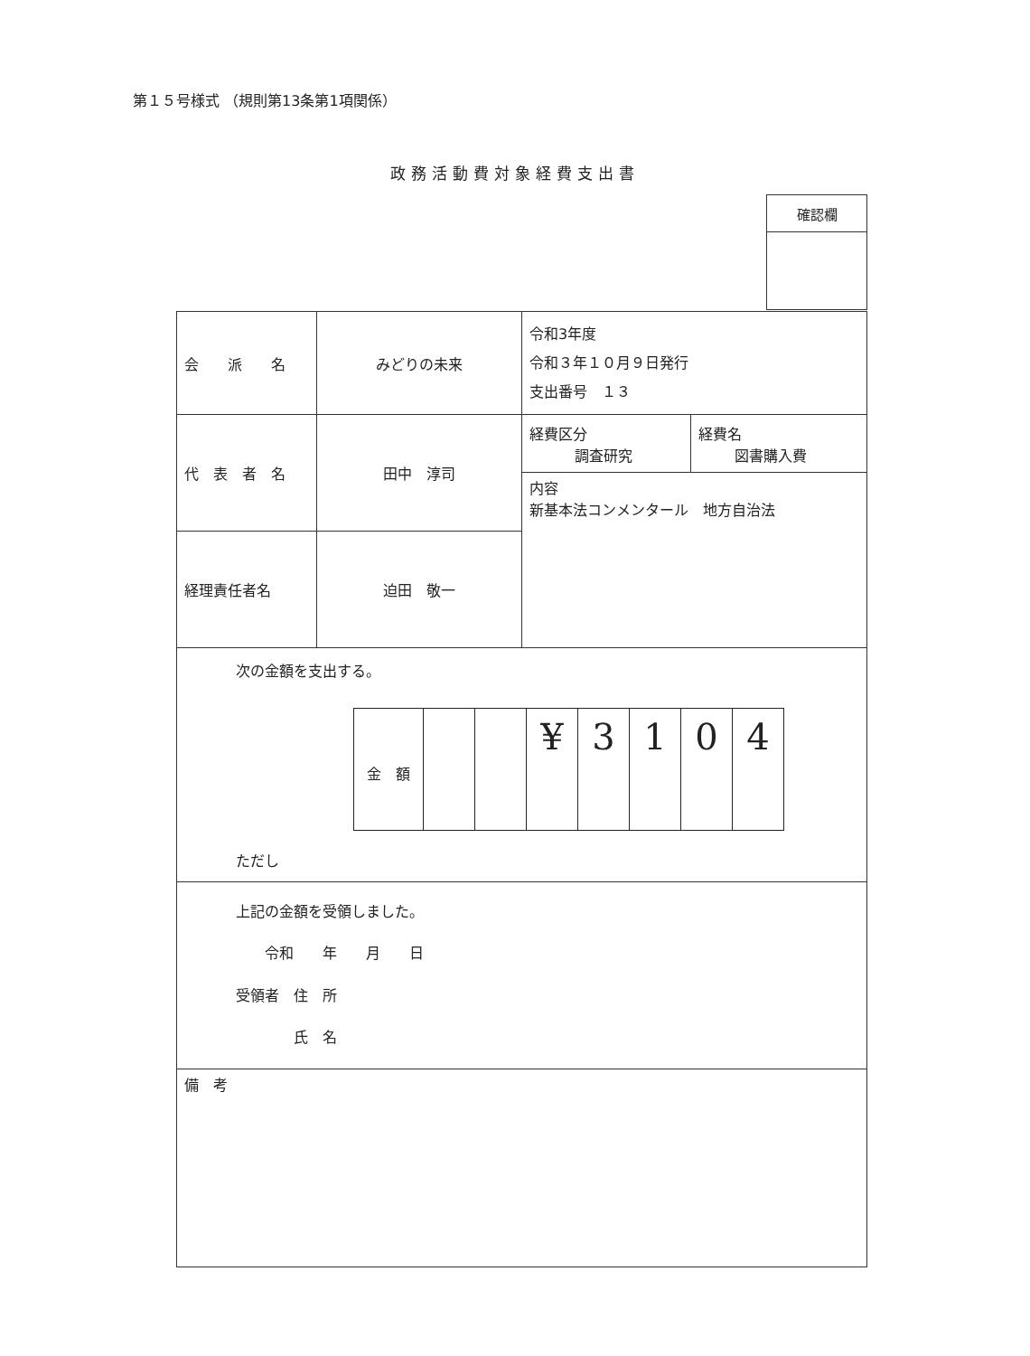第１５号様式 （規則第13条第1項関係）
政務活動費対象経費支出書
| 確認欄 |
| 会 派 名 | みどりの未来 | 令和3年度 令和３年１０月９日発行 支出番号 １３ | |
| 代 表 者 名 | 田中 淳司 | 経費区分 調査研究 | 経費名 図書購入費 |
| | | 内容 新基本法コンメンタール 地方自治法 | |
| 経理責任者名 | 迫田 敬一 | | |
| 次の金額を支出する。 / 金 額 / / / ¥ / 3 / 1 / 0 / 4 / ただし | | | |
| 上記の金額を受領しました。 令和 年 月 日 受領者 住 所 氏 名 | | | |
| 備 考 | | | |